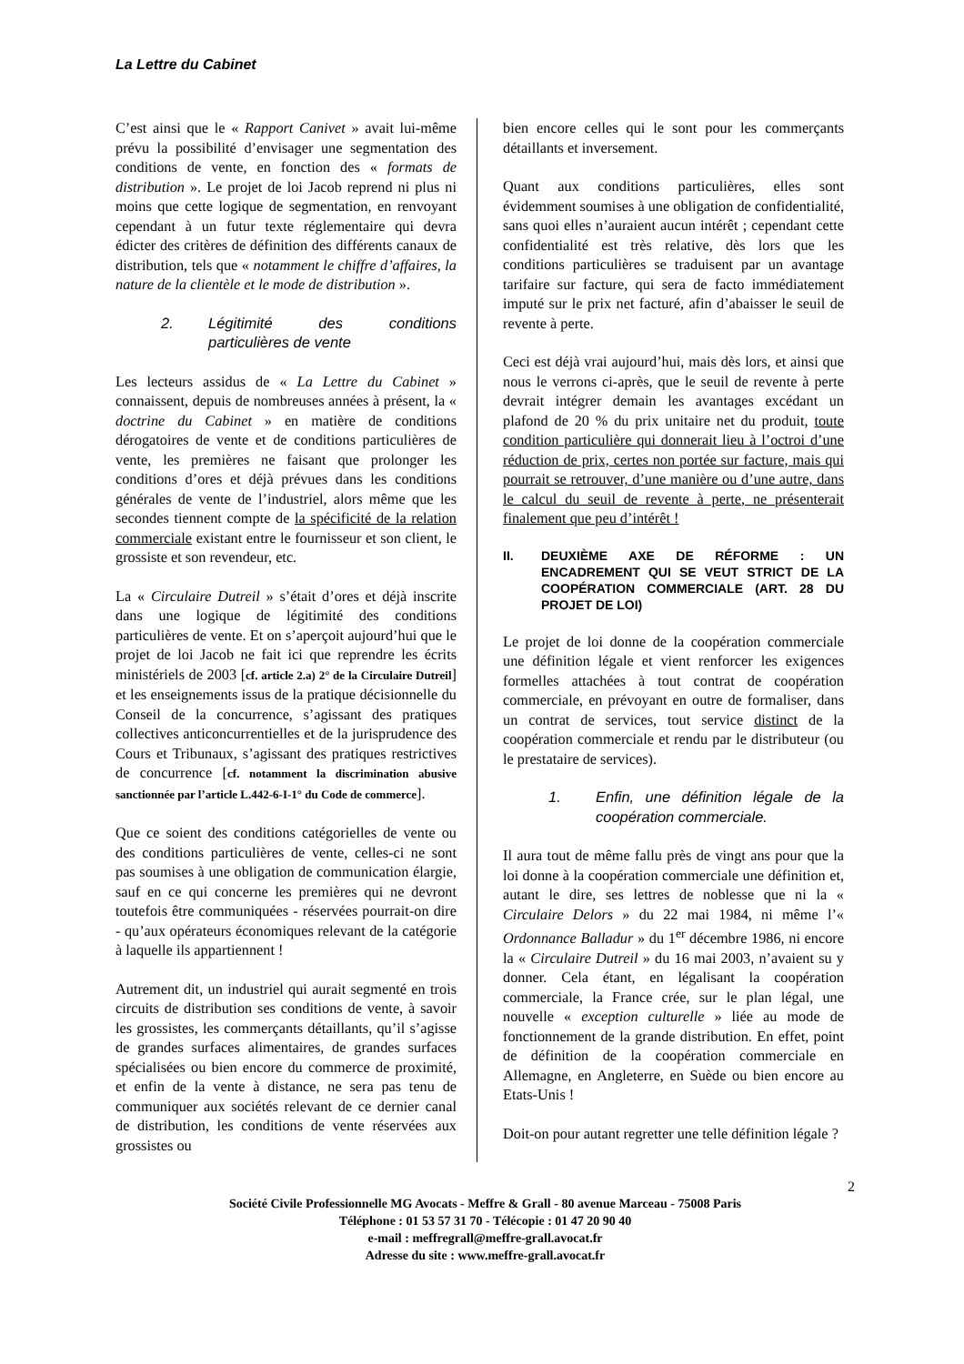La Lettre du Cabinet
C’est ainsi que le « Rapport Canivet » avait lui-même prévu la possibilité d’envisager une segmentation des conditions de vente, en fonction des « formats de distribution ». Le projet de loi Jacob reprend ni plus ni moins que cette logique de segmentation, en renvoyant cependant à un futur texte réglementaire qui devra édicter des critères de définition des différents canaux de distribution, tels que « notamment le chiffre d’affaires, la nature de la clientèle et le mode de distribution ».
2. Légitimité des conditions particulières de vente
Les lecteurs assidus de « La Lettre du Cabinet » connaissent, depuis de nombreuses années à présent, la « doctrine du Cabinet » en matière de conditions dérogatoires de vente et de conditions particulières de vente, les premières ne faisant que prolonger les conditions d’ores et déjà prévues dans les conditions générales de vente de l’industriel, alors même que les secondes tiennent compte de la spécificité de la relation commerciale existant entre le fournisseur et son client, le grossiste et son revendeur, etc.
La « Circulaire Dutreil » s’était d’ores et déjà inscrite dans une logique de légitimité des conditions particulières de vente. Et on s’aperçoit aujourd’hui que le projet de loi Jacob ne fait ici que reprendre les écrits ministériels de 2003 [cf. article 2.a) 2° de la Circulaire Dutreil] et les enseignements issus de la pratique décisionnelle du Conseil de la concurrence, s’agissant des pratiques collectives anticoncurrentielles et de la jurisprudence des Cours et Tribunaux, s’agissant des pratiques restrictives de concurrence [cf. notamment la discrimination abusive sanctionnée par l’article L.442-6-I-1° du Code de commerce].
Que ce soient des conditions catégorielles de vente ou des conditions particulières de vente, celles-ci ne sont pas soumises à une obligation de communication élargie, sauf en ce qui concerne les premières qui ne devront toutefois être communiquées - réservées pourrait-on dire - qu’aux opérateurs économiques relevant de la catégorie à laquelle ils appartiennent !
Autrement dit, un industriel qui aurait segmenté en trois circuits de distribution ses conditions de vente, à savoir les grossistes, les commerçants détaillants, qu’il s’agisse de grandes surfaces alimentaires, de grandes surfaces spécialisées ou bien encore du commerce de proximité, et enfin de la vente à distance, ne sera pas tenu de communiquer aux sociétés relevant de ce dernier canal de distribution, les conditions de vente réservées aux grossistes ou
bien encore celles qui le sont pour les commerçants détaillants et inversement.
Quant aux conditions particulières, elles sont évidemment soumises à une obligation de confidentialité, sans quoi elles n’auraient aucun intérêt ; cependant cette confidentialité est très relative, dès lors que les conditions particulières se traduisent par un avantage tarifaire sur facture, qui sera de facto immédiatement imputé sur le prix net facturé, afin d’abaisser le seuil de revente à perte.
Ceci est déjà vrai aujourd’hui, mais dès lors, et ainsi que nous le verrons ci-après, que le seuil de revente à perte devrait intégrer demain les avantages excédant un plafond de 20 % du prix unitaire net du produit, toute condition particulière qui donnerait lieu à l’octroi d’une réduction de prix, certes non portée sur facture, mais qui pourrait se retrouver, d’une manière ou d’une autre, dans le calcul du seuil de revente à perte, ne présenterait finalement que peu d’intérêt !
II. DEUXIÈME AXE DE RÉFORME : UN ENCADREMENT QUI SE VEUT STRICT DE LA COOPÉRATION COMMERCIALE (ART. 28 DU PROJET DE LOI)
Le projet de loi donne de la coopération commerciale une définition légale et vient renforcer les exigences formelles attachées à tout contrat de coopération commerciale, en prévoyant en outre de formaliser, dans un contrat de services, tout service distinct de la coopération commerciale et rendu par le distributeur (ou le prestataire de services).
1. Enfin, une définition légale de la coopération commerciale.
Il aura tout de même fallu près de vingt ans pour que la loi donne à la coopération commerciale une définition et, autant le dire, ses lettres de noblesse que ni la « Circulaire Delors » du 22 mai 1984, ni même l’« Ordonnance Balladur » du 1<sup>er</sup> décembre 1986, ni encore la « Circulaire Dutreil » du 16 mai 2003, n’avaient su y donner. Cela étant, en légalisant la coopération commerciale, la France crée, sur le plan légal, une nouvelle « exception culturelle » liée au mode de fonctionnement de la grande distribution. En effet, point de définition de la coopération commerciale en Allemagne, en Angleterre, en Suède ou bien encore au Etats-Unis !
Doit-on pour autant regretter une telle définition légale ?
2
Société Civile Professionnelle MG Avocats - Meffre & Grall - 80 avenue Marceau - 75008 Paris
Téléphone : 01 53 57 31 70 - Télécopie : 01 47 20 90 40
e-mail : meffregrall@meffre-grall.avocat.fr
Adresse du site : www.meffre-grall.avocat.fr